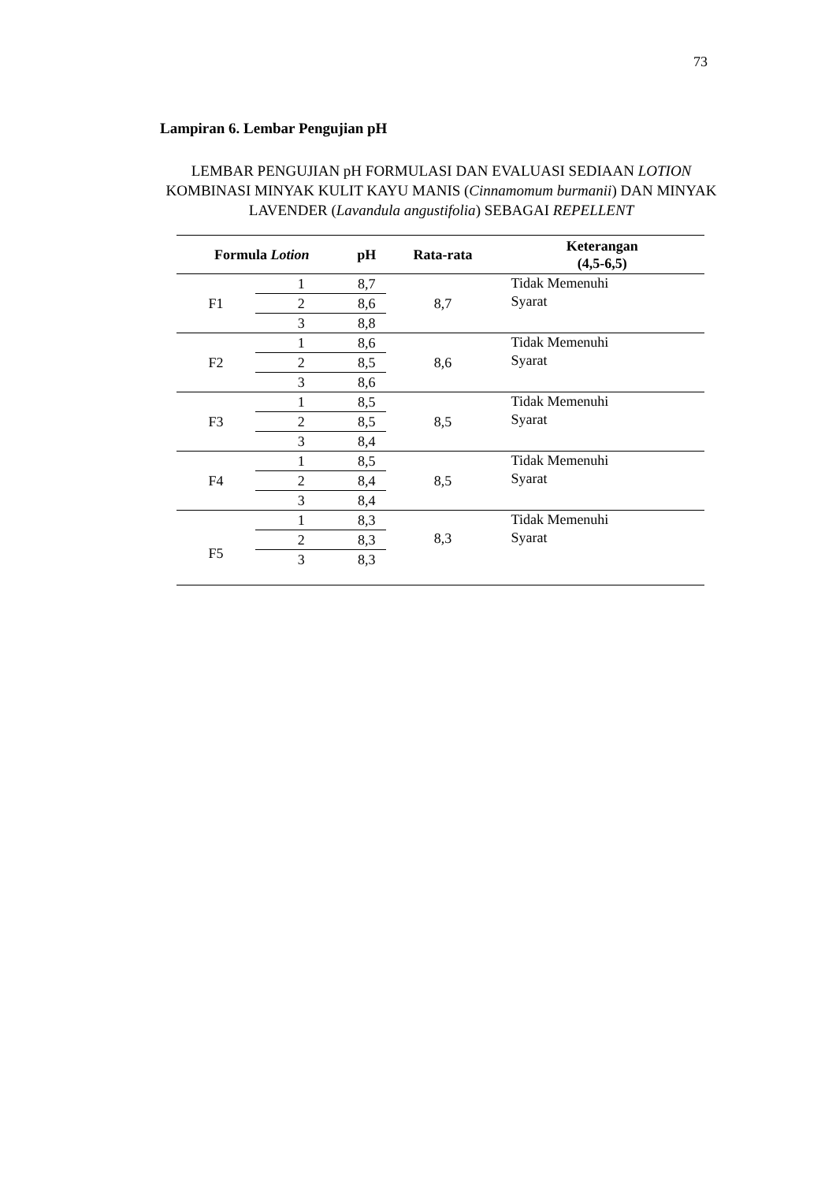73
Lampiran 6. Lembar Pengujian pH
LEMBAR PENGUJIAN pH FORMULASI DAN EVALUASI SEDIAAN LOTION KOMBINASI MINYAK KULIT KAYU MANIS (Cinnamomum burmanii) DAN MINYAK LAVENDER (Lavandula angustifolia) SEBAGAI REPELLENT
| Formula Lotion | | pH | Rata-rata | Keterangan (4,5-6,5) |
| --- | --- | --- | --- | --- |
| F1 | 1 | 8,7 | 8,7 | Tidak Memenuhi Syarat |
| | 2 | 8,6 | | |
| | 3 | 8,8 | | |
| F2 | 1 | 8,6 | 8,6 | Tidak Memenuhi Syarat |
| | 2 | 8,5 | | |
| | 3 | 8,6 | | |
| F3 | 1 | 8,5 | 8,5 | Tidak Memenuhi Syarat |
| | 2 | 8,5 | | |
| | 3 | 8,4 | | |
| F4 | 1 | 8,5 | 8,5 | Tidak Memenuhi Syarat |
| | 2 | 8,4 | | |
| | 3 | 8,4 | | |
| F5 | 1 | 8,3 | 8,3 | Tidak Memenuhi Syarat |
| | 2 | 8,3 | | |
| | 3 | 8,3 | | |